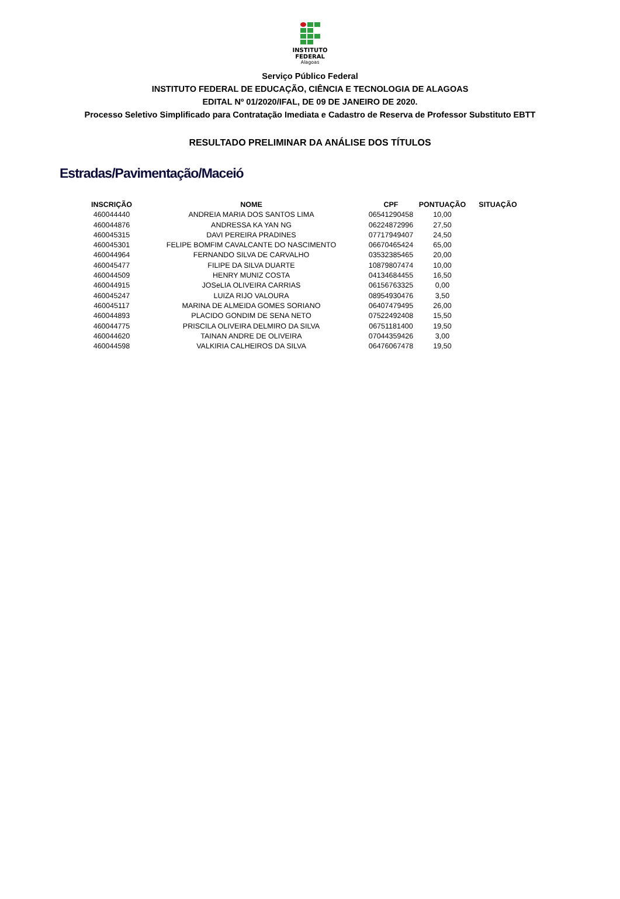INSTITUTO
FEDERAL
Alagoas
Serviço Público Federal
INSTITUTO FEDERAL DE EDUCAÇÃO, CIÊNCIA E TECNOLOGIA DE ALAGOAS
EDITAL Nº 01/2020/IFAL, DE 09 DE JANEIRO DE 2020.
Processo Seletivo Simplificado para Contratação Imediata e Cadastro de Reserva de Professor Substituto EBTT
RESULTADO PRELIMINAR DA ANÁLISE DOS TÍTULOS
Estradas/Pavimentação/Maceió
| INSCRIÇÃO | NOME | CPF | PONTUAÇÃO | SITUAÇÃO |
| --- | --- | --- | --- | --- |
| 460044440 | ANDREIA MARIA DOS SANTOS LIMA | 06541290458 | 10,00 | |
| 460044876 | ANDRESSA KA YAN NG | 06224872996 | 27,50 | |
| 460045315 | DAVI PEREIRA PRADINES | 07717949407 | 24,50 | |
| 460045301 | FELIPE BOMFIM CAVALCANTE DO NASCIMENTO | 06670465424 | 65,00 | |
| 460044964 | FERNANDO SILVA DE CARVALHO | 03532385465 | 20,00 | |
| 460045477 | FILIPE DA SILVA DUARTE | 10879807474 | 10,00 | |
| 460044509 | HENRY MUNIZ COSTA | 04134684455 | 16,50 | |
| 460044915 | JOSeLIA OLIVEIRA CARRIAS | 06156763325 | 0,00 | |
| 460045247 | LUIZA RIJO VALOURA | 08954930476 | 3,50 | |
| 460045117 | MARINA DE ALMEIDA GOMES SORIANO | 06407479495 | 26,00 | |
| 460044893 | PLACIDO GONDIM DE SENA NETO | 07522492408 | 15,50 | |
| 460044775 | PRISCILA OLIVEIRA DELMIRO DA SILVA | 06751181400 | 19,50 | |
| 460044620 | TAINAN ANDRE DE OLIVEIRA | 07044359426 | 3,00 | |
| 460044598 | VALKIRIA CALHEIROS DA SILVA | 06476067478 | 19,50 | |